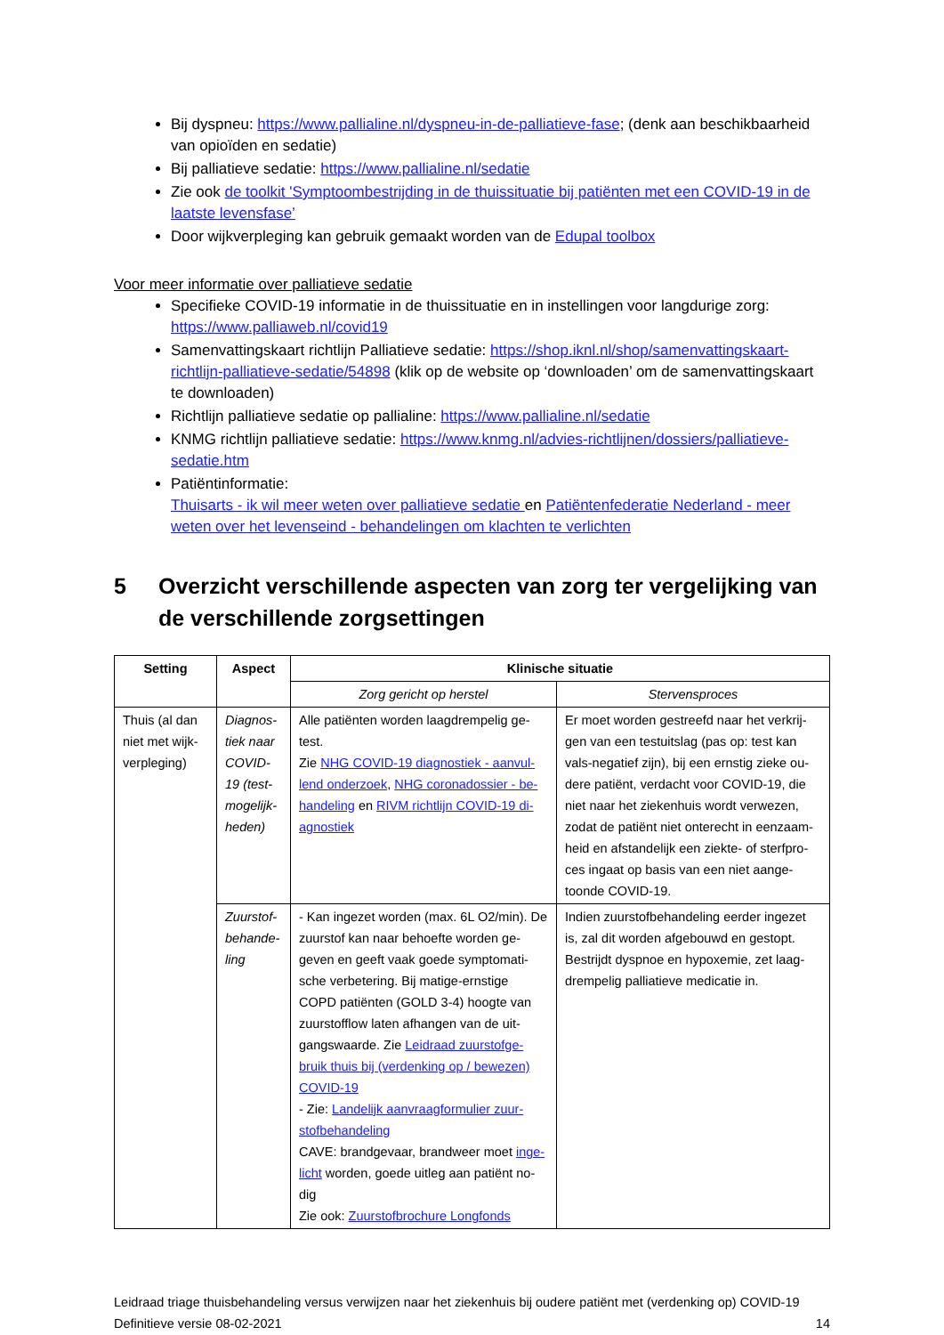Bij dyspneu: https://www.pallialine.nl/dyspneu-in-de-palliatieve-fase; (denk aan beschikbaarheid van opioïden en sedatie)
Bij palliatieve sedatie: https://www.pallialine.nl/sedatie
Zie ook de toolkit 'Symptoombestrijding in de thuissituatie bij patiënten met een COVID-19 in de laatste levensfase’
Door wijkverpleging kan gebruik gemaakt worden van de Edupal toolbox
Voor meer informatie over palliatieve sedatie
Specifieke COVID-19 informatie in de thuissituatie en in instellingen voor langdurige zorg: https://www.palliaweb.nl/covid19
Samenvattingskaart richtlijn Palliatieve sedatie: https://shop.iknl.nl/shop/samenvattingskaart-richtlijn-palliatieve-sedatie/54898 (klik op de website op ‘downloaden’ om de samenvattingskaart te downloaden)
Richtlijn palliatieve sedatie op pallialine: https://www.pallialine.nl/sedatie
KNMG richtlijn palliatieve sedatie: https://www.knmg.nl/advies-richtlijnen/dossiers/palliatieve-sedatie.htm
Patiëntinformatie:
Thuisarts - ik wil meer weten over palliatieve sedatie en Patiëntenfederatie Nederland - meer weten over het levenseind - behandelingen om klachten te verlichten
5 Overzicht verschillende aspecten van zorg ter vergelijking van de verschillende zorgsettingen
| Setting | Aspect | Klinische situatie | |
| --- | --- | --- | --- |
| | | Zorg gericht op herstel | Stervensproces |
| Thuis (al dan niet met wijk-verpleging) | Diagnos-tiek naar COVID-19 (test-mogelijk-heden) | Alle patiënten worden laagdrempelig ge-test. Zie NHG COVID-19 diagnostiek - aanvul-lend onderzoek , NHG coronadossier - be-handeling en RIVM richtlijn COVID-19 di-agnostiek | Er moet worden gestreefd naar het verkrij-gen van een testuitslag (pas op: test kan vals-negatief zijn), bij een ernstig zieke ou-dere patiënt, verdacht voor COVID-19, die niet naar het ziekenhuis wordt verwezen, zodat de patiënt niet onterecht in eenzaam-heid en afstandelijk een ziekte- of sterfpro-ces ingaat op basis van een niet aange-toonde COVID-19. |
| | Zuurstof-behande-ling | - Kan ingezet worden (max. 6L O2/min). De zuurstof kan naar behoefte worden ge-geven en geeft vaak goede symptomati-sche verbetering. Bij matige-ernstige COPD patiënten (GOLD 3-4) hoogte van zuurstofflow laten afhangen van de uit-gangswaarde. Zie Leidraad zuurstofge-bruik thuis bij (verdenking op / bewezen) COVID-19 - Zie: Landelijk aanvraagformulier zuur-stofbehandeling CAVE: brandgevaar, brandweer moet inge-licht worden, goede uitleg aan patiënt no-dig Zie ook: Zuurstofbrochure Longfonds | Indien zuurstofbehandeling eerder ingezet is, zal dit worden afgebouwd en gestopt. Bestrijdt dyspnoe en hypoxemie, zet laag-drempelig palliatieve medicatie in. |
Leidraad triage thuisbehandeling versus verwijzen naar het ziekenhuis bij oudere patiënt met (verdenking op) COVID-19
Definitieve versie 08-02-2021 14